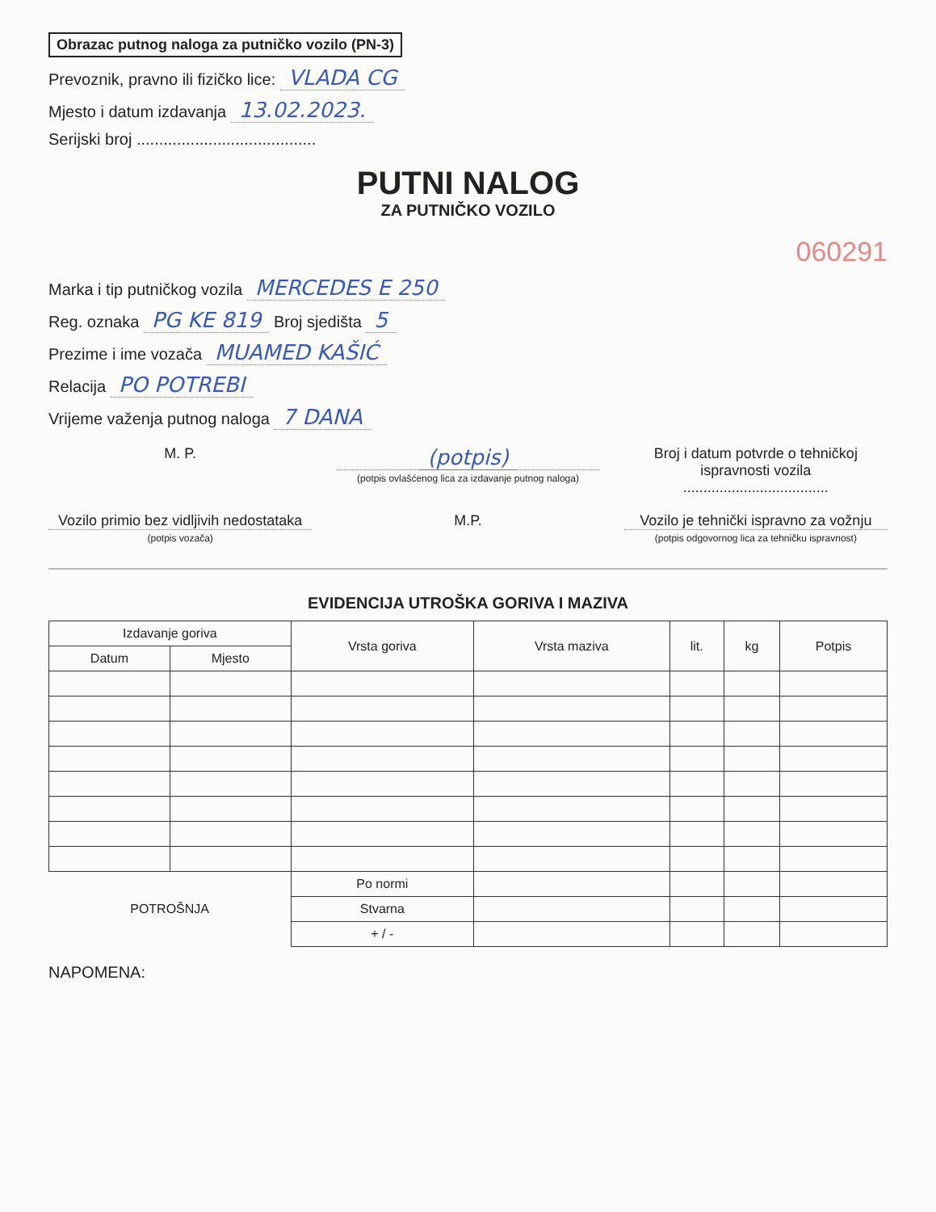Obrazac putnog naloga za putničko vozilo (PN-3)
Prevoznik, pravno ili fizičko lice: VLADA CG
Mjesto i datum izdavanja 13.02.2023.
Serijski broj ........................................
PUTNI NALOG
ZA PUTNIČKO VOZILO
060291
Marka i tip putničkog vozila MERCEDES E 250
Reg. oznaka PG KE 819 Broj sjedišta 5
Prezime i ime vozača MUAMED KAŠIĆ
Relacija PO POTREBI
Vrijeme važenja putnog naloga 7 DANA
M. P.
(potpis)
(potpis ovlašćenog lica za izdavanje putnog naloga)
Broj i datum potvrde o tehničkoj ispravnosti vozila
....................................
Vozilo primio bez vidljivih nedostataka
(potpis vozača)
M.P. Vozilo je tehnički ispravno za vožnju
(potpis odgovornog lica za tehničku ispravnost)
EVIDENCIJA UTROŠKA GORIVA I MAZIVA
| Izdavanje goriva | | Vrsta goriva | Vrsta maziva | lit. | kg | Potpis |
| --- | --- | --- | --- | --- | --- | --- |
| Datum | Mjesto | | | | | |
| POTROŠNJA | | Po normi | | | | |
| | | Stvarna | | | | |
| | | + / - | | | | |
NAPOMENA: